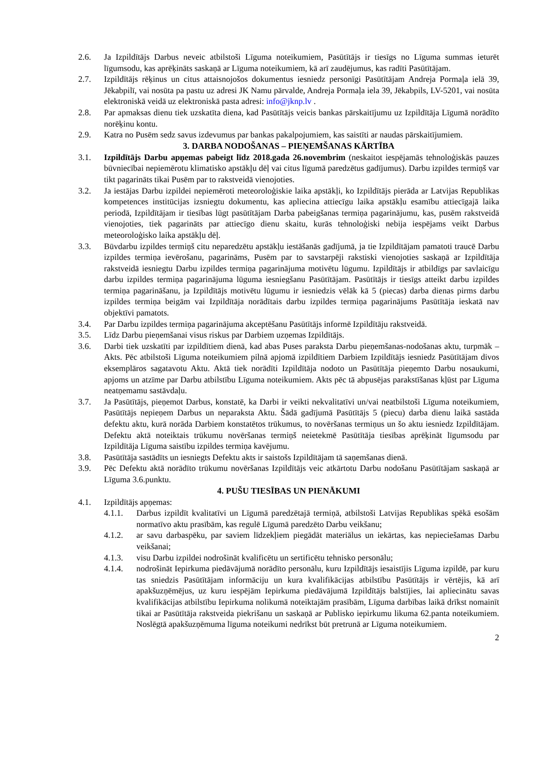2.6. Ja Izpildītājs Darbus neveic atbilstoši Līguma noteikumiem, Pasūtītājs ir tiesīgs no Līguma summas ieturēt līgumsodu, kas aprēķināts saskaņā ar Līguma noteikumiem, kā arī zaudējumus, kas radīti Pasūtītājam.
2.7. Izpildītājs rēķinus un citus attaisnojošos dokumentus iesniedz personīgi Pasūtītājam Andreja Pormaļa ielā 39, Jēkabpilī, vai nosūta pa pastu uz adresi JK Namu pārvalde, Andreja Pormaļa iela 39, Jēkabpils, LV-5201, vai nosūta elektroniskā veidā uz elektroniskā pasta adresi: info@jknp.lv .
2.8. Par apmaksas dienu tiek uzskatīta diena, kad Pasūtītājs veicis bankas pārskaitījumu uz Izpildītāja Līgumā norādīto norēķinu kontu.
2.9. Katra no Pusēm sedz savus izdevumus par bankas pakalpojumiem, kas saistīti ar naudas pārskaitījumiem.
3. DARBA NODOŠANAS – PIEŅEMŠANAS KĀRTĪBA
3.1. Izpildītājs Darbu apņemas pabeigt līdz 2018.gada 26.novembrim (neskaitot iespējamās tehnoloģiskās pauzes būvniecībai nepiemērotu klimatisko apstākļu dēļ vai citus līgumā paredzētus gadījumus). Darbu izpildes termiņš var tikt pagarināts tikai Pusēm par to rakstveidā vienojoties.
3.2. Ja iestājas Darbu izpildei nepiemēroti meteoroloģiskie laika apstākļi, ko Izpildītājs pierāda ar Latvijas Republikas kompetences institūcijas izsniegtu dokumentu, kas apliecina attiecīgu laika apstākļu esamību attiecīgajā laika periodā, Izpildītājam ir tiesības lūgt pasūtītājam Darba pabeigšanas termiņa pagarinājumu, kas, pusēm rakstveidā vienojoties, tiek pagarināts par attiecīgo dienu skaitu, kurās tehnoloģiski nebija iespējams veikt Darbus meteoroloģisko laika apstākļu dēļ.
3.3. Būvdarbu izpildes termiņš citu neparedzētu apstākļu iestāšanās gadījumā, ja tie Izpildītājam pamatoti traucē Darbu izpildes termiņa ievērošanu, pagarināms, Pusēm par to savstarpēji rakstiski vienojoties saskaņā ar Izpildītāja rakstveidā iesniegtu Darbu izpildes termiņa pagarinājuma motivētu lūgumu. Izpildītājs ir atbildīgs par savlaicīgu darbu izpildes termiņa pagarinājuma lūguma iesniegšanu Pasūtītājam. Pasūtītājs ir tiesīgs atteikt darbu izpildes termiņa pagarināšanu, ja Izpildītājs motivētu lūgumu ir iesniedzis vēlāk kā 5 (piecas) darba dienas pirms darbu izpildes termiņa beigām vai Izpildītāja norādītais darbu izpildes termiņa pagarinājums Pasūtītāja ieskatā nav objektīvi pamatots.
3.4. Par Darbu izpildes termiņa pagarinājuma akceptēšanu Pasūtītājs informē Izpildītāju rakstveidā.
3.5. Līdz Darbu pieņemšanai visus riskus par Darbiem uzņemas Izpildītājs.
3.6. Darbi tiek uzskatīti par izpildītiem dienā, kad abas Puses paraksta Darbu pieņemšanas-nodošanas aktu, turpmāk – Akts. Pēc atbilstoši Līguma noteikumiem pilnā apjomā izpildītiem Darbiem Izpildītājs iesniedz Pasūtītājam divos eksemplāros sagatavotu Aktu. Aktā tiek norādīti Izpildītāja nodoto un Pasūtītāja pieņemto Darbu nosaukumi, apjoms un atzīme par Darbu atbilstību Līguma noteikumiem. Akts pēc tā abpusējas parakstīšanas kļūst par Līguma neatņemamu sastāvdaļu.
3.7. Ja Pasūtītājs, pieņemot Darbus, konstatē, ka Darbi ir veikti nekvalitatīvi un/vai neatbilstoši Līguma noteikumiem, Pasūtītājs nepieņem Darbus un neparaksta Aktu. Šādā gadījumā Pasūtītājs 5 (piecu) darba dienu laikā sastāda defektu aktu, kurā norāda Darbiem konstatētos trūkumus, to novēršanas termiņus un šo aktu iesniedz Izpildītājam. Defektu aktā noteiktais trūkumu novēršanas termiņš neietekmē Pasūtītāja tiesības aprēķināt līgumsodu par Izpildītāja Līguma saistību izpildes termiņa kavējumu.
3.8. Pasūtītāja sastādīts un iesniegts Defektu akts ir saistošs Izpildītājam tā saņemšanas dienā.
3.9. Pēc Defektu aktā norādīto trūkumu novēršanas Izpildītājs veic atkārtotu Darbu nodošanu Pasūtītājam saskaņā ar Līguma 3.6.punktu.
4. PUŠU TIESĪBAS UN PIENĀKUMI
4.1. Izpildītājs apņemas:
4.1.1. Darbus izpildīt kvalitatīvi un Līgumā paredzētajā termiņā, atbilstoši Latvijas Republikas spēkā esošām normatīvo aktu prasībām, kas regulē Līgumā paredzēto Darbu veikšanu;
4.1.2. ar savu darbaspēku, par saviem līdzekļiem piegādāt materiālus un iekārtas, kas nepieciešamas Darbu veikšanai;
4.1.3. visu Darbu izpildei nodrošināt kvalificētu un sertificētu tehnisko personālu;
4.1.4. nodrošināt Iepirkuma piedāvājumā norādīto personālu, kuru Izpildītājs iesaistījis Līguma izpildē, par kuru tas sniedzis Pasūtītājam informāciju un kura kvalifikācijas atbilstību Pasūtītājs ir vērtējis, kā arī apakšuzņēmējus, uz kuru iespējām Iepirkuma piedāvājumā Izpildītājs balstījies, lai apliecinātu savas kvalifikācijas atbilstību Iepirkuma nolikumā noteiktajām prasībām, Līguma darbības laikā drīkst nomainīt tikai ar Pasūtītāja rakstveida piekrišanu un saskaņā ar Publisko iepirkumu likuma 62.panta noteikumiem. Noslēgtā apakšuzņēmuma līguma noteikumi nedrīkst būt pretrunā ar Līguma noteikumiem.
2